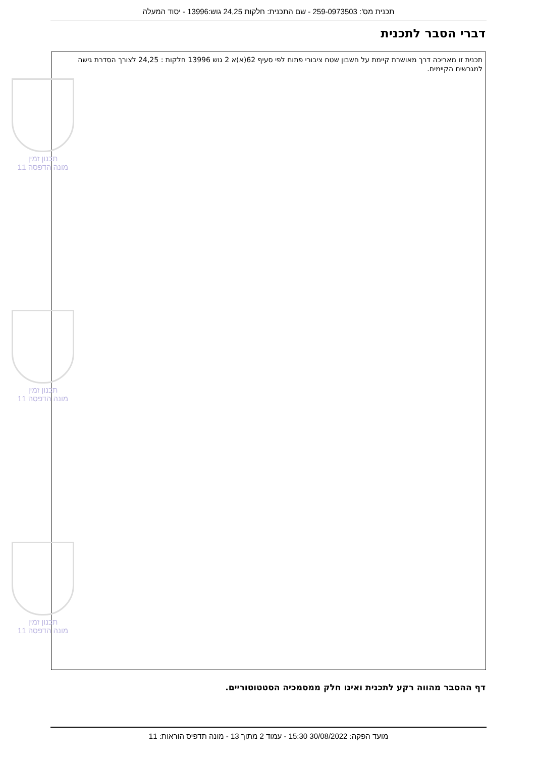תכנית מס': 259-0973503 - שם התכנית: חלקות 24,25 גוש:13996 - יסוד המעלה
דברי הסבר לתכנית
תכנית זו מאריכה דרך מאושרת קיימת על חשבון שטח ציבורי פתוח לפי סעיף 62(א)א 2 גוש 13996 חלקות : 24,25 לצורך הסדרת גישה למגרשים הקיימים.
תכנון זמין
מונה הדפסה 11
תכנון זמין
מונה הדפסה 11
תכנון זמין
מונה הדפסה 11
דף ההסבר מהווה רקע לתכנית ואינו חלק ממסמכיה הסטטוטוריים.
מועד הפקה: 30/08/2022 15:30 - עמוד 2 מתוך 13 - מונה תדפיס הוראות: 11